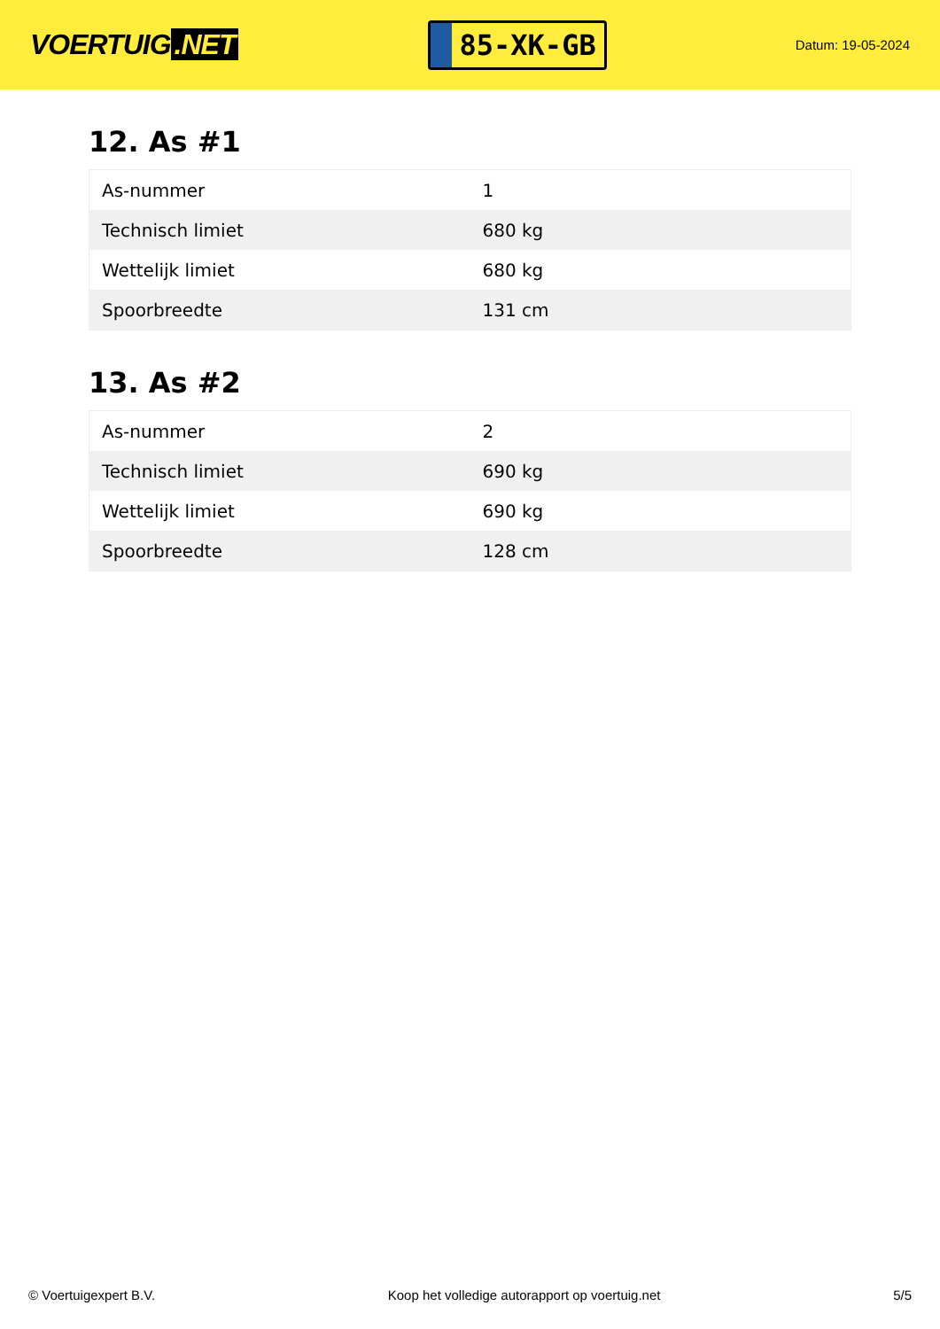VOERTUIG.NET
85-XK-GB
Datum: 19-05-2024
12. As #1
| As-nummer | 1 |
| Technisch limiet | 680 kg |
| Wettelijk limiet | 680 kg |
| Spoorbreedte | 131 cm |
13. As #2
| As-nummer | 2 |
| Technisch limiet | 690 kg |
| Wettelijk limiet | 690 kg |
| Spoorbreedte | 128 cm |
© Voertuigexpert B.V. Koop het volledige autorapport op voertuig.net 5/5